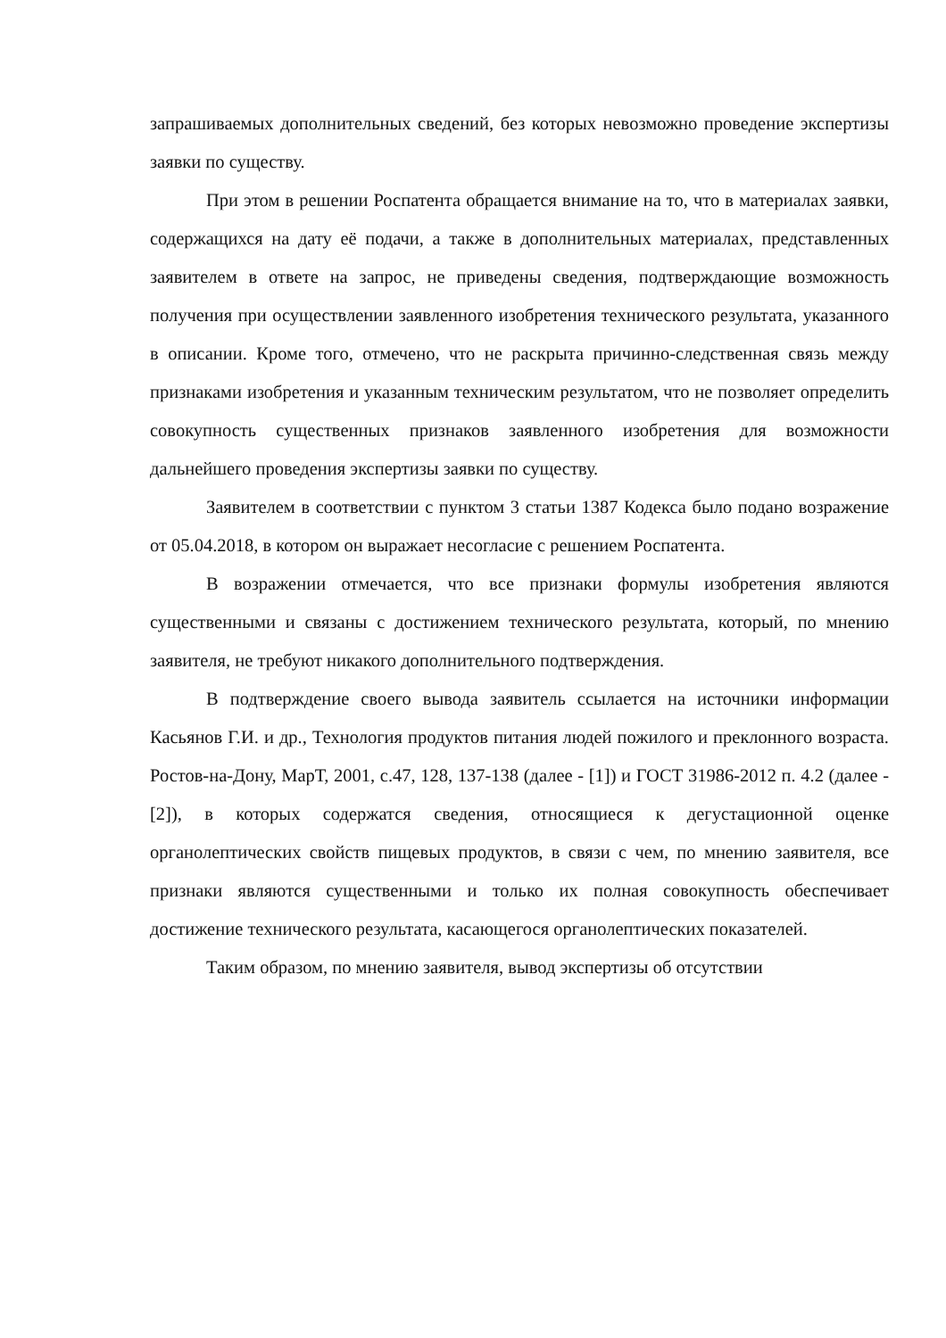запрашиваемых дополнительных сведений, без которых невозможно проведение экспертизы заявки по существу.
При этом в решении Роспатента обращается внимание на то, что в материалах заявки, содержащихся на дату её подачи, а также в дополнительных материалах, представленных заявителем в ответе на запрос, не приведены сведения, подтверждающие возможность получения при осуществлении заявленного изобретения технического результата, указанного в описании. Кроме того, отмечено, что не раскрыта причинно-следственная связь между признаками изобретения и указанным техническим результатом, что не позволяет определить совокупность существенных признаков заявленного изобретения для возможности дальнейшего проведения экспертизы заявки по существу.
Заявителем в соответствии с пунктом 3 статьи 1387 Кодекса было подано возражение от 05.04.2018, в котором он выражает несогласие с решением Роспатента.
В возражении отмечается, что все признаки формулы изобретения являются существенными и связаны с достижением технического результата, который, по мнению заявителя, не требуют никакого дополнительного подтверждения.
В подтверждение своего вывода заявитель ссылается на источники информации Касьянов Г.И. и др., Технология продуктов питания людей пожилого и преклонного возраста. Ростов-на-Дону, МарТ, 2001, с.47, 128, 137-138 (далее - [1]) и ГОСТ 31986-2012 п. 4.2 (далее - [2]), в которых содержатся сведения, относящиеся к дегустационной оценке органолептических свойств пищевых продуктов, в связи с чем, по мнению заявителя, все признаки являются существенными и только их полная совокупность обеспечивает достижение технического результата, касающегося органолептических показателей.
Таким образом, по мнению заявителя, вывод экспертизы об отсутствии